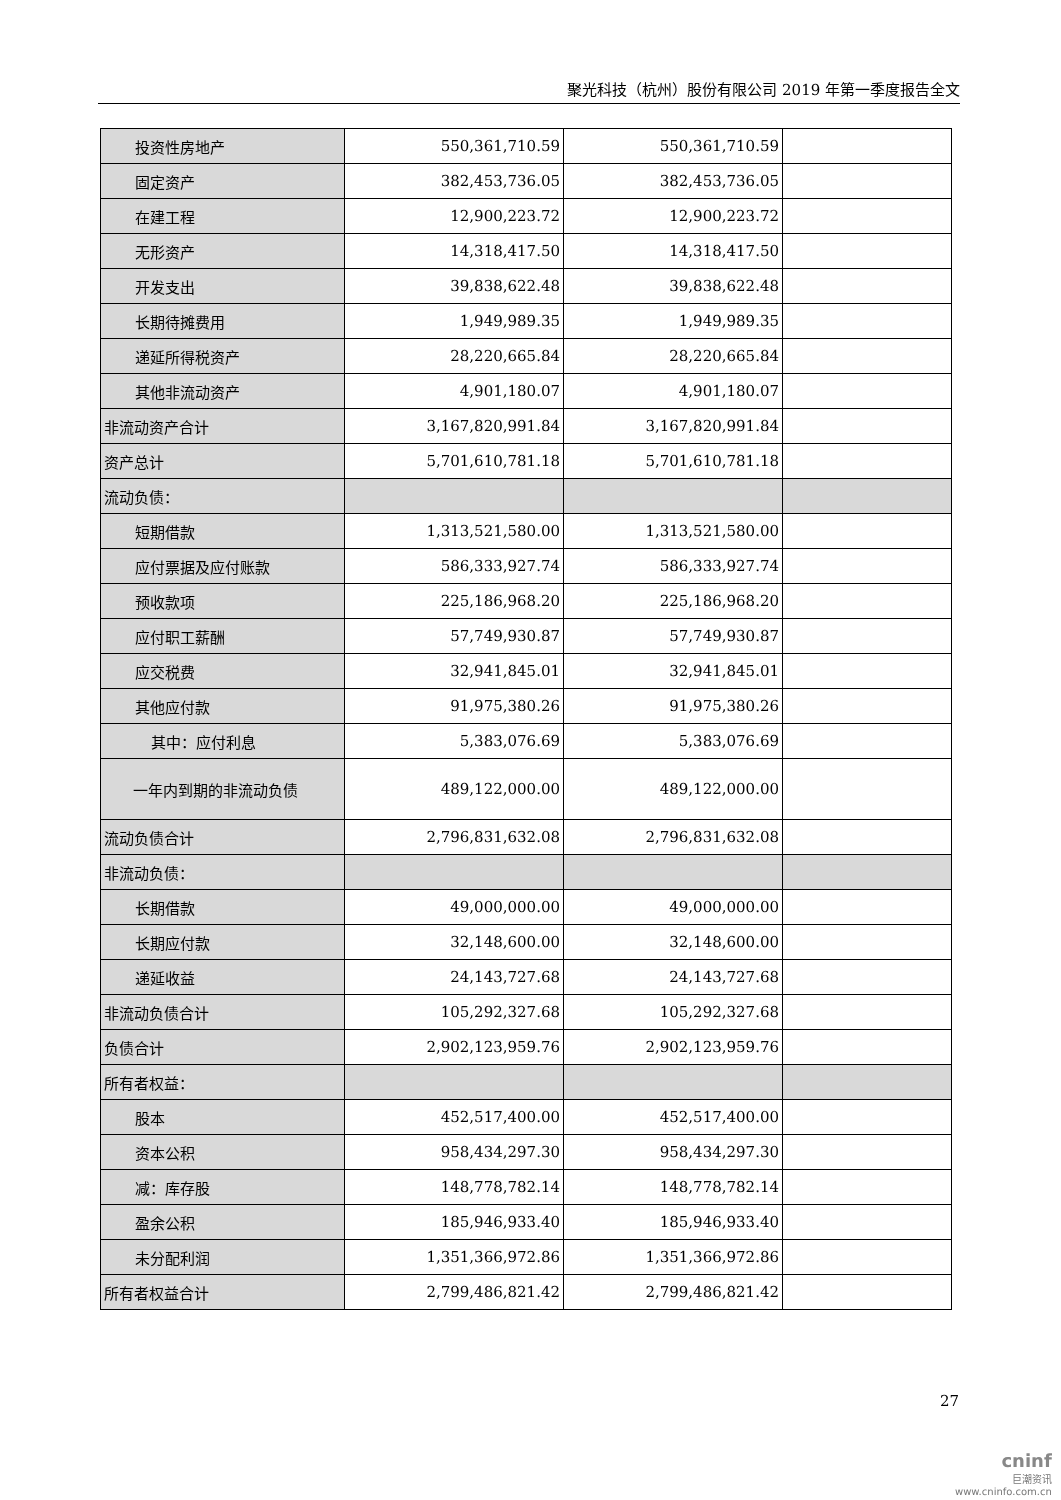聚光科技（杭州）股份有限公司 2019 年第一季度报告全文
| 投资性房地产 | 550,361,710.59 | 550,361,710.59 | |
| 固定资产 | 382,453,736.05 | 382,453,736.05 | |
| 在建工程 | 12,900,223.72 | 12,900,223.72 | |
| 无形资产 | 14,318,417.50 | 14,318,417.50 | |
| 开发支出 | 39,838,622.48 | 39,838,622.48 | |
| 长期待摊费用 | 1,949,989.35 | 1,949,989.35 | |
| 递延所得税资产 | 28,220,665.84 | 28,220,665.84 | |
| 其他非流动资产 | 4,901,180.07 | 4,901,180.07 | |
| 非流动资产合计 | 3,167,820,991.84 | 3,167,820,991.84 | |
| 资产总计 | 5,701,610,781.18 | 5,701,610,781.18 | |
| 流动负债： | | | |
| 短期借款 | 1,313,521,580.00 | 1,313,521,580.00 | |
| 应付票据及应付账款 | 586,333,927.74 | 586,333,927.74 | |
| 预收款项 | 225,186,968.20 | 225,186,968.20 | |
| 应付职工薪酬 | 57,749,930.87 | 57,749,930.87 | |
| 应交税费 | 32,941,845.01 | 32,941,845.01 | |
| 其他应付款 | 91,975,380.26 | 91,975,380.26 | |
| 其中：应付利息 | 5,383,076.69 | 5,383,076.69 | |
| 一年内到期的非流动负债 | 489,122,000.00 | 489,122,000.00 | |
| 流动负债合计 | 2,796,831,632.08 | 2,796,831,632.08 | |
| 非流动负债： | | | |
| 长期借款 | 49,000,000.00 | 49,000,000.00 | |
| 长期应付款 | 32,148,600.00 | 32,148,600.00 | |
| 递延收益 | 24,143,727.68 | 24,143,727.68 | |
| 非流动负债合计 | 105,292,327.68 | 105,292,327.68 | |
| 负债合计 | 2,902,123,959.76 | 2,902,123,959.76 | |
| 所有者权益： | | | |
| 股本 | 452,517,400.00 | 452,517,400.00 | |
| 资本公积 | 958,434,297.30 | 958,434,297.30 | |
| 减：库存股 | 148,778,782.14 | 148,778,782.14 | |
| 盈余公积 | 185,946,933.40 | 185,946,933.40 | |
| 未分配利润 | 1,351,366,972.86 | 1,351,366,972.86 | |
| 所有者权益合计 | 2,799,486,821.42 | 2,799,486,821.42 | |
27
cninf
巨潮资讯
www.cninfo.com.cn